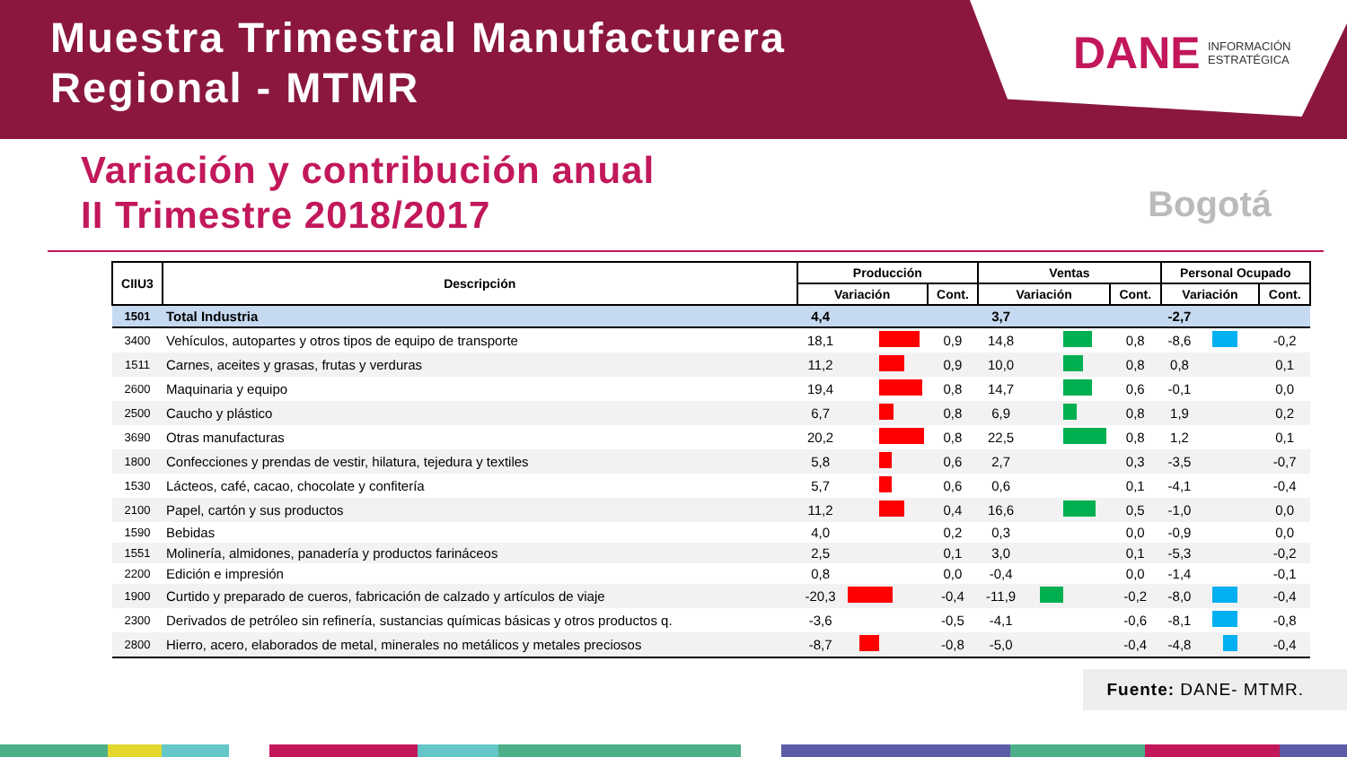Muestra Trimestral Manufacturera
Regional - MTMR
DANE INFORMACIÓN
ESTRATÉGICA
Variación y contribución anual
II Trimestre 2018/2017
Bogotá
| CIIU3 | Descripción | Producción | | | Ventas | | | Personal Ocupado | | |
| --- | --- | --- | --- | --- | --- | --- | --- | --- | --- | --- |
| | | Variación | | Cont. | Variación | | Cont. | Variación | | Cont. |
| 1501 | Total Industria | 4,4 | | | 3,7 | | | -2,7 | | |
| 3400 | Vehículos, autopartes y otros tipos de equipo de transporte | 18,1 | | 0,9 | 14,8 | | 0,8 | -8,6 | | -0,2 |
| 1511 | Carnes, aceites y grasas, frutas y verduras | 11,2 | | 0,9 | 10,0 | | 0,8 | 0,8 | | 0,1 |
| 2600 | Maquinaria y equipo | 19,4 | | 0,8 | 14,7 | | 0,6 | -0,1 | | 0,0 |
| 2500 | Caucho y plástico | 6,7 | | 0,8 | 6,9 | | 0,8 | 1,9 | | 0,2 |
| 3690 | Otras manufacturas | 20,2 | | 0,8 | 22,5 | | 0,8 | 1,2 | | 0,1 |
| 1800 | Confecciones y prendas de vestir, hilatura, tejedura y textiles | 5,8 | | 0,6 | 2,7 | | 0,3 | -3,5 | | -0,7 |
| 1530 | Lácteos, café, cacao, chocolate y confitería | 5,7 | | 0,6 | 0,6 | | 0,1 | -4,1 | | -0,4 |
| 2100 | Papel, cartón y sus productos | 11,2 | | 0,4 | 16,6 | | 0,5 | -1,0 | | 0,0 |
| 1590 | Bebidas | 4,0 | | 0,2 | 0,3 | | 0,0 | -0,9 | | 0,0 |
| 1551 | Molinería, almidones, panadería y productos farináceos | 2,5 | | 0,1 | 3,0 | | 0,1 | -5,3 | | -0,2 |
| 2200 | Edición e impresión | 0,8 | | 0,0 | -0,4 | | 0,0 | -1,4 | | -0,1 |
| 1900 | Curtido y preparado de cueros, fabricación de calzado y artículos de viaje | -20,3 | | -0,4 | -11,9 | | -0,2 | -8,0 | | -0,4 |
| 2300 | Derivados de petróleo sin refinería, sustancias químicas básicas y otros productos q. | -3,6 | | -0,5 | -4,1 | | -0,6 | -8,1 | | -0,8 |
| 2800 | Hierro, acero, elaborados de metal, minerales no metálicos y metales preciosos | -8,7 | | -0,8 | -5,0 | | -0,4 | -4,8 | | -0,4 |
Fuente: DANE- MTMR.